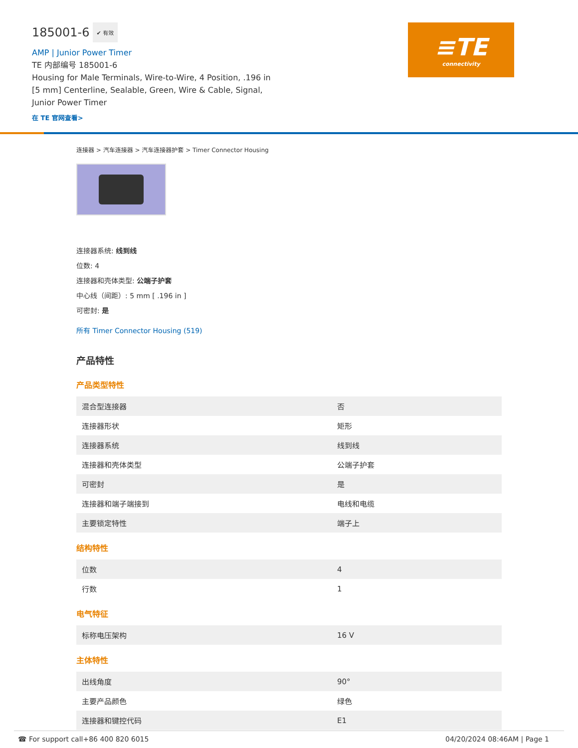185001-6 ✔ 有效
AMP | Junior Power Timer
TE 内部编号 185001-6
Housing for Male Terminals, Wire-to-Wire, 4 Position, .196 in [5 mm] Centerline, Sealable, Green, Wire & Cable, Signal, Junior Power Timer
在 TE 官网查看>
≡TE
connectivity
连接器 > 汽车连接器 > 汽车连接器护套 > Timer Connector Housing
连接器系统: 线到线
位数: 4
连接器和壳体类型: 公端子护套
中心线（间距）: 5 mm [ .196 in ]
可密封: 是
所有 Timer Connector Housing (519)
产品特性
产品类型特性
| 混合型连接器 | 否 |
| 连接器形状 | 矩形 |
| 连接器系统 | 线到线 |
| 连接器和壳体类型 | 公端子护套 |
| 可密封 | 是 |
| 连接器和端子端接到 | 电线和电缆 |
| 主要锁定特性 | 端子上 |
结构特性
| 位数 | 4 |
| 行数 | 1 |
电气特征
| 标称电压架构 | 16 V |
主体特性
| 出线角度 | 90° |
| 主要产品颜色 | 绿色 |
| 连接器和键控代码 | E1 |
☎ For support call+86 400 820 6015 04/20/2024 08:46AM | Page 1